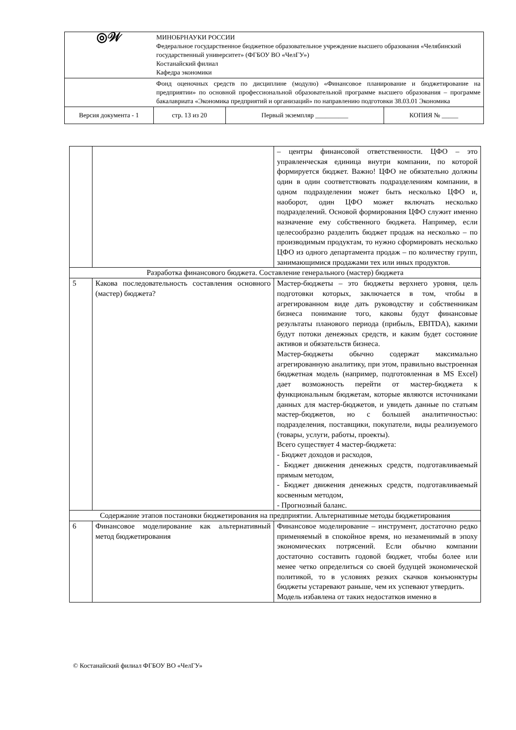| ◎𝒲 | МИНОБРНАУКИ РОССИИ Федеральное государственное бюджетное образовательное учреждение высшего образования «Челябинский государственный университет» (ФГБОУ ВО «ЧелГУ») Костанайский филиал Кафедра экономики | | | |
| | Фонд оценочных средств по дисциплине (модулю) «Финансовое планирование и бюджетирование на предприятии» по основной профессиональной образовательной программе высшего образования – программе бакалавриата «Экономика предприятий и организаций» по направлению подготовки 38.03.01 Экономика | | | |
| Версия документа - 1 | | стр. 13 из 20 | Первый экземпляр __________ | КОПИЯ № _____ |
| | | – центры финансовой ответственности. ЦФО – это управленческая единица внутри компании, по которой формируется бюджет. Важно! ЦФО не обязательно должны один в один соответствовать подразделениям компании, в одном подразделении может быть несколько ЦФО и, наоборот, один ЦФО может включать несколько подразделений. Основой формирования ЦФО служит именно назначение ему собственного бюджета. Например, если целесообразно разделить бюджет продаж на несколько – по производимым продуктам, то нужно сформировать несколько ЦФО из одного департамента продаж – по количеству групп, занимающимися продажами тех или иных продуктов. |
| Разработка финансового бюджета. Составление генерального (мастер) бюджета | | |
| 5 | Какова последовательность составления основного (мастер) бюджета? | Мастер-бюджеты – это бюджеты верхнего уровня, цель подготовки которых, заключается в том, чтобы в агрегированном виде дать руководству и собственникам бизнеса понимание того, каковы будут финансовые результаты планового периода (прибыль, EBITDA), какими будут потоки денежных средств, и каким будет состояние активов и обязательств бизнеса. Мастер-бюджеты обычно содержат максимально агрегированную аналитику, при этом, правильно выстроенная бюджетная модель (например, подготовленная в MS Excel) дает возможность перейти от мастер-бюджета к функциональным бюджетам, которые являются источниками данных для мастер-бюджетов, и увидеть данные по статьям мастер-бюджетов, но с большей аналитичностью: подразделения, поставщики, покупатели, виды реализуемого (товары, услуги, работы, проекты). Всего существует 4 мастер-бюджета: - Бюджет доходов и расходов, - Бюджет движения денежных средств, подготавливаемый прямым методом, - Бюджет движения денежных средств, подготавливаемый косвенным методом, - Прогнозный баланс. |
| Содержание этапов постановки бюджетирования на предприятии. Альтернативные методы бюджетирования | | |
| 6 | Финансовое моделирование как альтернативный метод бюджетирования | Финансовое моделирование – инструмент, достаточно редко применяемый в спокойное время, но незаменимый в эпоху экономических потрясений. Если обычно компании достаточно составить годовой бюджет, чтобы более или менее четко определиться со своей будущей экономической политикой, то в условиях резких скачков конъюнктуры бюджеты устаревают раньше, чем их успевают утвердить. Модель избавлена от таких недостатков именно в |
© Костанайский филиал ФГБОУ ВО «ЧелГУ»